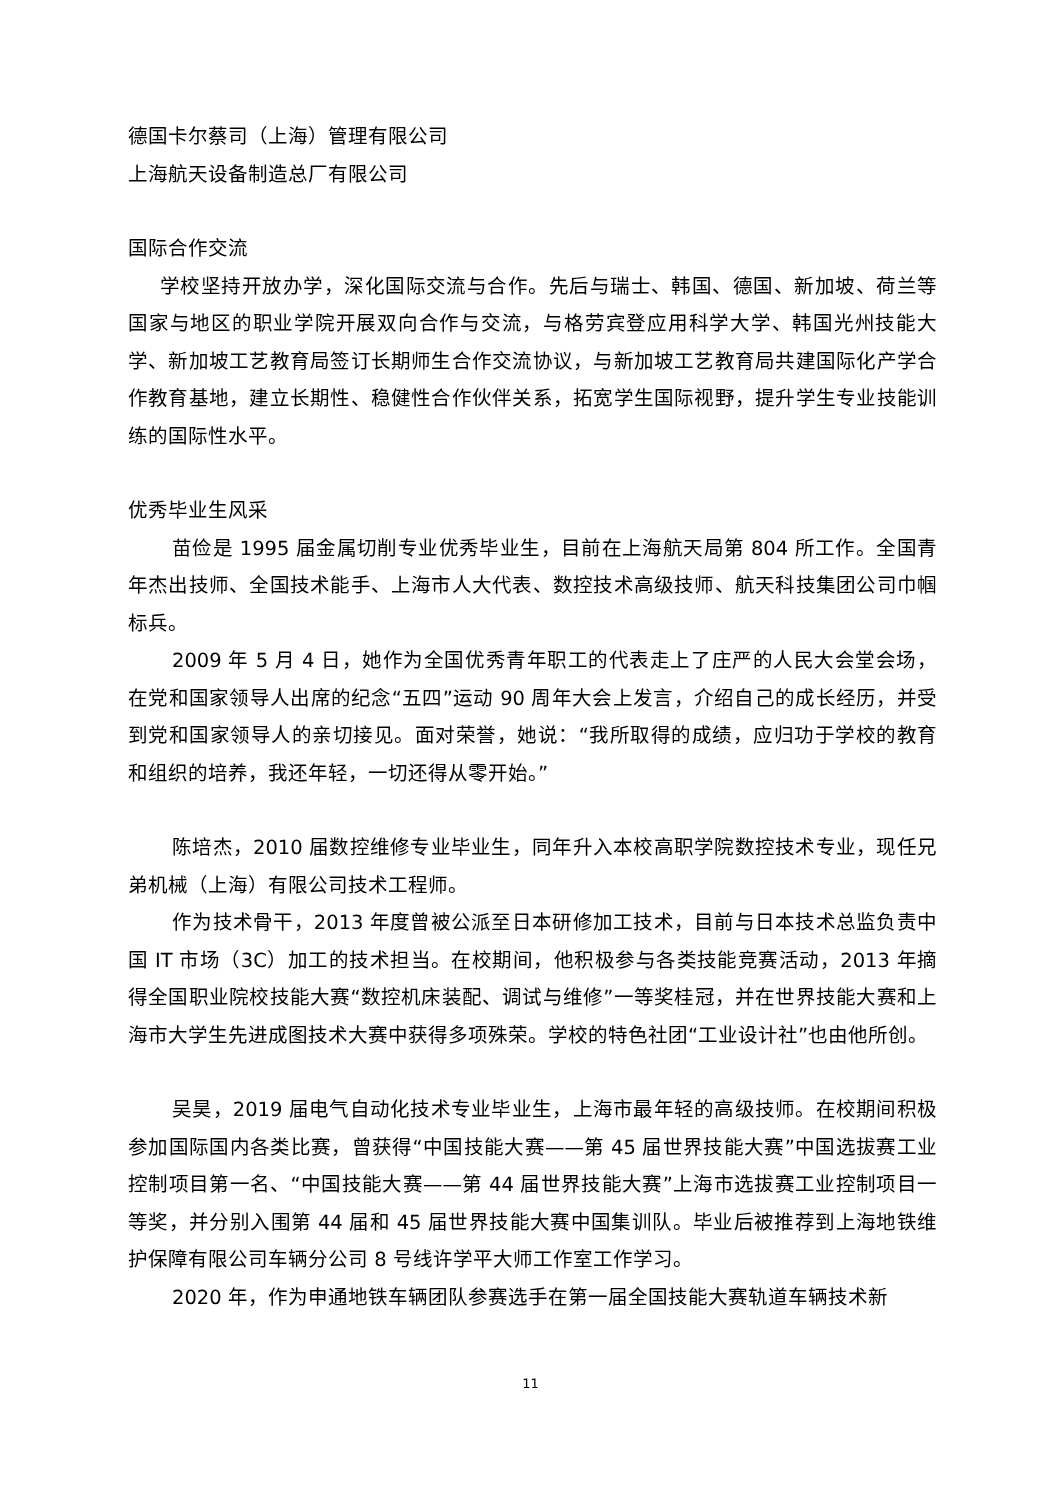德国卡尔蔡司（上海）管理有限公司
上海航天设备制造总厂有限公司
国际合作交流
学校坚持开放办学，深化国际交流与合作。先后与瑞士、韩国、德国、新加坡、荷兰等国家与地区的职业学院开展双向合作与交流，与格劳宾登应用科学大学、韩国光州技能大学、新加坡工艺教育局签订长期师生合作交流协议，与新加坡工艺教育局共建国际化产学合作教育基地，建立长期性、稳健性合作伙伴关系，拓宽学生国际视野，提升学生专业技能训练的国际性水平。
优秀毕业生风采
苗俭是 1995 届金属切削专业优秀毕业生，目前在上海航天局第 804 所工作。全国青年杰出技师、全国技术能手、上海市人大代表、数控技术高级技师、航天科技集团公司巾帼标兵。
2009 年 5 月 4 日，她作为全国优秀青年职工的代表走上了庄严的人民大会堂会场，在党和国家领导人出席的纪念“五四”运动 90 周年大会上发言，介绍自己的成长经历，并受到党和国家领导人的亲切接见。面对荣誉，她说：“我所取得的成绩，应归功于学校的教育和组织的培养，我还年轻，一切还得从零开始。”
陈培杰，2010 届数控维修专业毕业生，同年升入本校高职学院数控技术专业，现任兄弟机械（上海）有限公司技术工程师。
作为技术骨干，2013 年度曾被公派至日本研修加工技术，目前与日本技术总监负责中国 IT 市场（3C）加工的技术担当。在校期间，他积极参与各类技能竞赛活动，2013 年摘得全国职业院校技能大赛“数控机床装配、调试与维修”一等奖桂冠，并在世界技能大赛和上海市大学生先进成图技术大赛中获得多项殊荣。学校的特色社团“工业设计社”也由他所创。
吴昊，2019 届电气自动化技术专业毕业生，上海市最年轻的高级技师。在校期间积极参加国际国内各类比赛，曾获得“中国技能大赛——第 45 届世界技能大赛”中国选拔赛工业控制项目第一名、“中国技能大赛——第 44 届世界技能大赛”上海市选拔赛工业控制项目一等奖，并分别入围第 44 届和 45 届世界技能大赛中国集训队。毕业后被推荐到上海地铁维护保障有限公司车辆分公司 8 号线许学平大师工作室工作学习。
2020 年，作为申通地铁车辆团队参赛选手在第一届全国技能大赛轨道车辆技术新
11